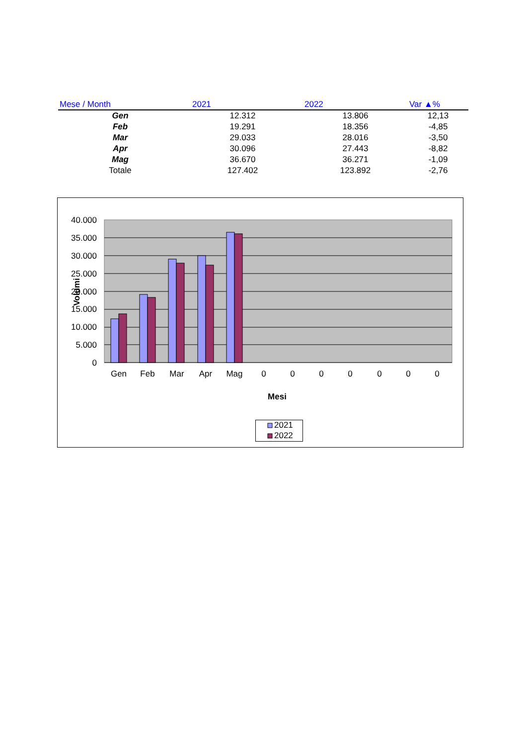| Mese / Month | 2021 | 2022 | Var ▲% |
| --- | --- | --- | --- |
| Gen | 12.312 | 13.806 | 12,13 |
| Feb | 19.291 | 18.356 | -4,85 |
| Mar | 29.033 | 28.016 | -3,50 |
| Apr | 30.096 | 27.443 | -8,82 |
| Mag | 36.670 | 36.271 | -1,09 |
| Totale | 127.402 | 123.892 | -2,76 |
40.000
35.000
30.000
25.000
20.000
15.000
10.000
5.000
0
Volumi
Gen
Feb
Mar
Apr
Mag
0
0
0
0
0
0
0
Mesi
2021
2022